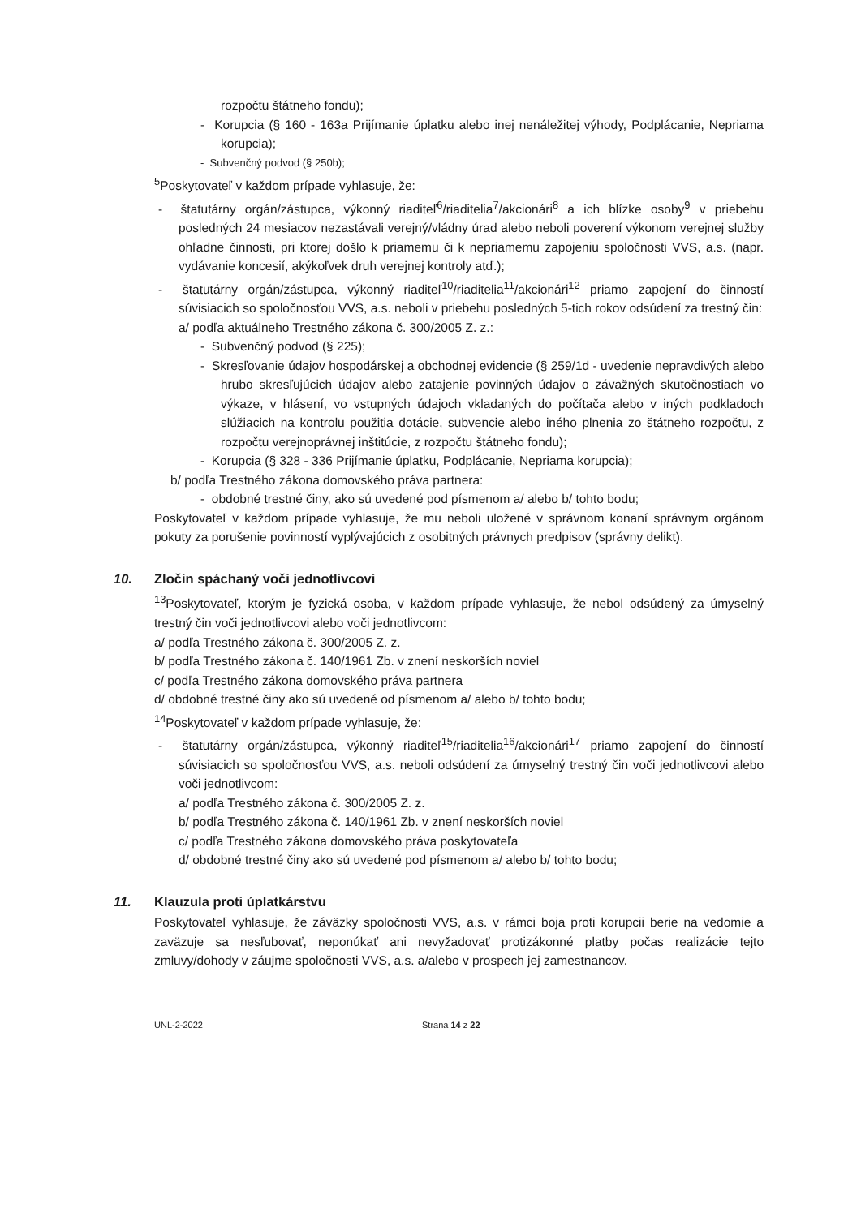rozpočtu štátneho fondu);
- Korupcia (§ 160 - 163a Prijímanie úplatku alebo inej nenáležitej výhody, Podplácanie, Nepriama korupcia);
- Subvenčný podvod (§ 250b);
<sup>5</sup> Poskytovateľ v každom prípade vyhlasuje, že:
- štatutárny orgán/zástupca, výkonný riaditeľ<sup>6</sup>/riaditelia<sup>7</sup>/akcionári<sup>8</sup> a ich blízke osoby<sup>9</sup> v priebehu posledných 24 mesiacov nezastávali verejný/vládny úrad alebo neboli poverení výkonom verejnej služby ohľadne činnosti, pri ktorej došlo k priamemu či k nepriamemu zapojeniu spoločnosti VVS, a.s. (napr. vydávanie koncesií, akýkoľvek druh verejnej kontroly atď.);
- štatutárny orgán/zástupca, výkonný riaditeľ<sup>10</sup>/riaditelia<sup>11</sup>/akcionári<sup>12</sup> priamo zapojení do činností súvisiacich so spoločnosťou VVS, a.s. neboli v priebehu posledných 5-tich rokov odsúdení za trestný čin:
a/ podľa aktuálneho Trestného zákona č. 300/2005 Z. z.:
- Subvenčný podvod (§ 225);
- Skresľovanie údajov hospodárskej a obchodnej evidencie (§ 259/1d - uvedenie nepravdivých alebo hrubo skresľujúcich údajov alebo zatajenie povinných údajov o závažných skutočnostiach vo výkaze, v hlásení, vo vstupných údajoch vkladaných do počítača alebo v iných podkladoch slúžiacich na kontrolu použitia dotácie, subvencie alebo iného plnenia zo štátneho rozpočtu, z rozpočtu verejnoprávnej inštitúcie, z rozpočtu štátneho fondu);
- Korupcia (§ 328 - 336 Prijímanie úplatku, Podplácanie, Nepriama korupcia);
b/ podľa Trestného zákona domovského práva partnera:
- obdobné trestné činy, ako sú uvedené pod písmenom a/ alebo b/ tohto bodu;
Poskytovateľ v každom prípade vyhlasuje, že mu neboli uložené v správnom konaní správnym orgánom pokuty za porušenie povinností vyplývajúcich z osobitných právnych predpisov (správny delikt).
10. Zločin spáchaný voči jednotlivcovi
<sup>13</sup> Poskytovateľ, ktorým je fyzická osoba, v každom prípade vyhlasuje, že nebol odsúdený za úmyselný trestný čin voči jednotlivcovi alebo voči jednotlivcom:
a/ podľa Trestného zákona č. 300/2005 Z. z.
b/ podľa Trestného zákona č. 140/1961 Zb. v znení neskorších noviel
c/ podľa Trestného zákona domovského práva partnera
d/ obdobné trestné činy ako sú uvedené od písmenom a/ alebo b/ tohto bodu;
<sup>14</sup> Poskytovateľ v každom prípade vyhlasuje, že:
- štatutárny orgán/zástupca, výkonný riaditeľ<sup>15</sup>/riaditelia<sup>16</sup>/akcionári<sup>17</sup> priamo zapojení do činností súvisiacich so spoločnosťou VVS, a.s. neboli odsúdení za úmyselný trestný čin voči jednotlivcovi alebo voči jednotlivcom:
a/ podľa Trestného zákona č. 300/2005 Z. z.
b/ podľa Trestného zákona č. 140/1961 Zb. v znení neskorších noviel
c/ podľa Trestného zákona domovského práva poskytovateľa
d/ obdobné trestné činy ako sú uvedené pod písmenom a/ alebo b/ tohto bodu;
11. Klauzula proti úplatkárstvu
Poskytovateľ vyhlasuje, že záväzky spoločnosti VVS, a.s. v rámci boja proti korupcii berie na vedomie a zaväzuje sa nesľubovať, neponúkať ani nevyžadovať protizákonné platby počas realizácie tejto zmluvy/dohody v záujme spoločnosti VVS, a.s. a/alebo v prospech jej zamestnancov.
UNL-2-2022 Strana 14 z 22